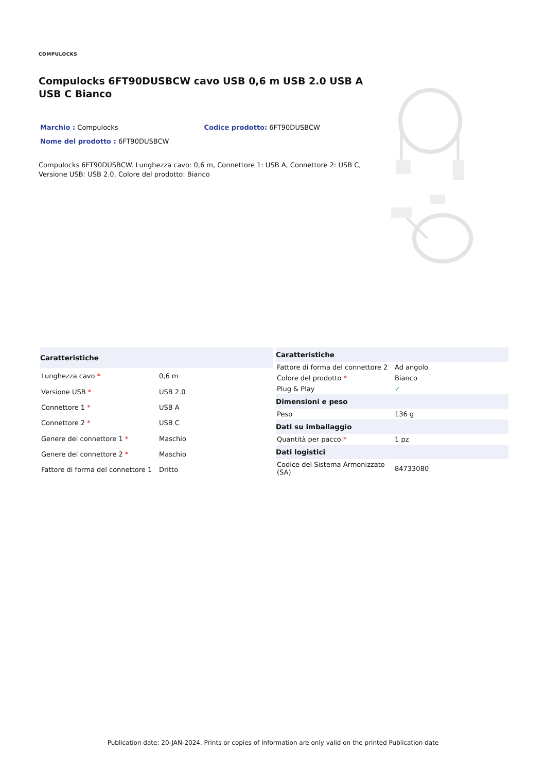COMPULOCKS
Compulocks 6FT90DUSBCW cavo USB 0,6 m USB 2.0 USB A USB C Bianco
Marchio : Compulocks Codice prodotto: 6FT90DUSBCW
Nome del prodotto : 6FT90DUSBCW
Compulocks 6FT90DUSBCW. Lunghezza cavo: 0,6 m, Connettore 1: USB A, Connettore 2: USB C, Versione USB: USB 2.0, Colore del prodotto: Bianco
| Caratteristiche | |
| --- | --- |
| Lunghezza cavo * | 0,6 m |
| Versione USB * | USB 2.0 |
| Connettore 1 * | USB A |
| Connettore 2 * | USB C |
| Genere del connettore 1 * | Maschio |
| Genere del connettore 2 * | Maschio |
| Fattore di forma del connettore 1 | Dritto |
| Caratteristiche | |
| --- | --- |
| Fattore di forma del connettore 2 | Ad angolo |
| Colore del prodotto * | Bianco |
| Plug & Play | ✓ |
| Dimensioni e peso | |
| Peso | 136 g |
| Dati su imballaggio | |
| Quantità per pacco * | 1 pz |
| Dati logistici | |
| Codice del Sistema Armonizzato (SA) | 84733080 |
Publication date: 20-JAN-2024. Prints or copies of Information are only valid on the printed Publication date